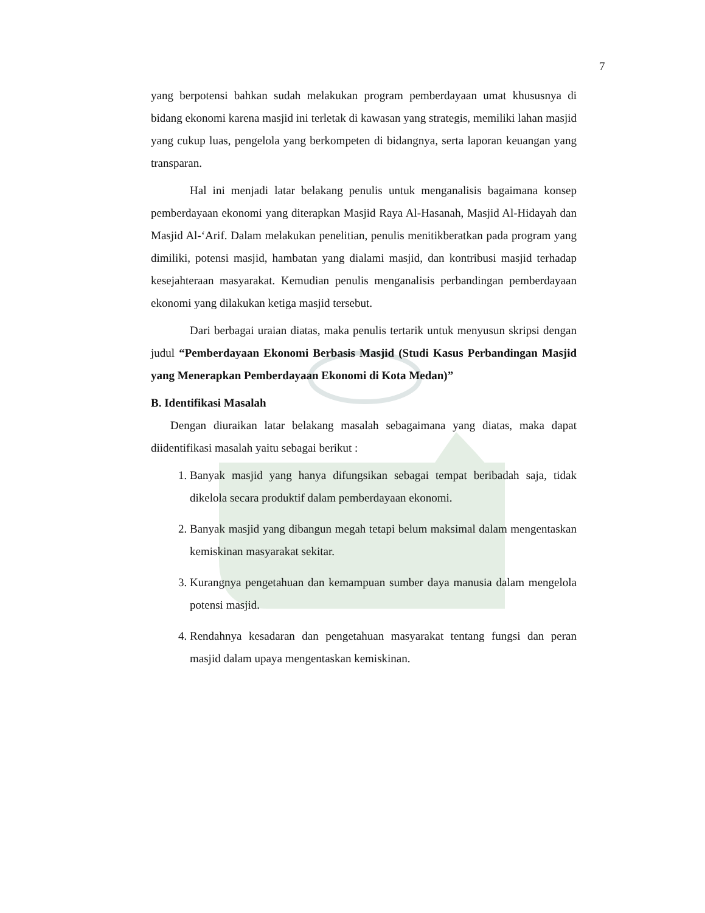7
yang berpotensi bahkan sudah melakukan program pemberdayaan umat khususnya di bidang ekonomi karena masjid ini terletak di kawasan yang strategis, memiliki lahan masjid yang cukup luas, pengelola yang berkompeten di bidangnya, serta laporan keuangan yang transparan.
Hal ini menjadi latar belakang penulis untuk menganalisis bagaimana konsep pemberdayaan ekonomi yang diterapkan Masjid Raya Al-Hasanah, Masjid Al-Hidayah dan Masjid Al-‘Arif. Dalam melakukan penelitian, penulis menitikberatkan pada program yang dimiliki, potensi masjid, hambatan yang dialami masjid, dan kontribusi masjid terhadap kesejahteraan masyarakat. Kemudian penulis menganalisis perbandingan pemberdayaan ekonomi yang dilakukan ketiga masjid tersebut.
Dari berbagai uraian diatas, maka penulis tertarik untuk menyusun skripsi dengan judul “Pemberdayaan Ekonomi Berbasis Masjid (Studi Kasus Perbandingan Masjid yang Menerapkan Pemberdayaan Ekonomi di Kota Medan)”
B. Identifikasi Masalah
Dengan diuraikan latar belakang masalah sebagaimana yang diatas, maka dapat diidentifikasi masalah yaitu sebagai berikut :
1. Banyak masjid yang hanya difungsikan sebagai tempat beribadah saja, tidak dikelola secara produktif dalam pemberdayaan ekonomi.
2. Banyak masjid yang dibangun megah tetapi belum maksimal dalam mengentaskan kemiskinan masyarakat sekitar.
3. Kurangnya pengetahuan dan kemampuan sumber daya manusia dalam mengelola potensi masjid.
4. Rendahnya kesadaran dan pengetahuan masyarakat tentang fungsi dan peran masjid dalam upaya mengentaskan kemiskinan.